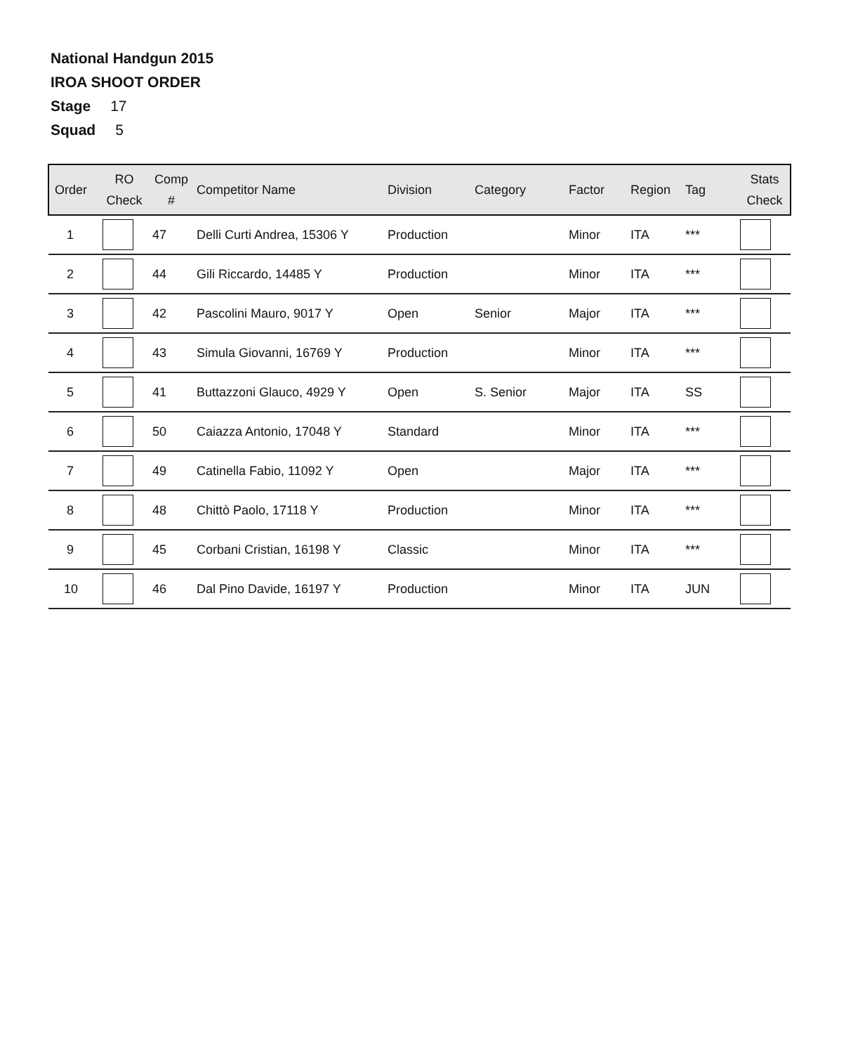National Handgun 2015
IROA SHOOT ORDER
Stage 17
Squad 5
| Order | RO Check | Comp # | Competitor Name | Division | Category | Factor | Region | Tag | Stats Check |
| --- | --- | --- | --- | --- | --- | --- | --- | --- | --- |
| 1 | | 47 | Delli Curti Andrea, 15306 Y | Production | | Minor | ITA | *** | |
| 2 | | 44 | Gili Riccardo, 14485 Y | Production | | Minor | ITA | *** | |
| 3 | | 42 | Pascolini Mauro, 9017 Y | Open | Senior | Major | ITA | *** | |
| 4 | | 43 | Simula Giovanni, 16769 Y | Production | | Minor | ITA | *** | |
| 5 | | 41 | Buttazzoni Glauco, 4929 Y | Open | S. Senior | Major | ITA | SS | |
| 6 | | 50 | Caiazza Antonio, 17048 Y | Standard | | Minor | ITA | *** | |
| 7 | | 49 | Catinella Fabio, 11092 Y | Open | | Major | ITA | *** | |
| 8 | | 48 | Chittò Paolo, 17118 Y | Production | | Minor | ITA | *** | |
| 9 | | 45 | Corbani Cristian, 16198 Y | Classic | | Minor | ITA | *** | |
| 10 | | 46 | Dal Pino Davide, 16197 Y | Production | | Minor | ITA | JUN | |